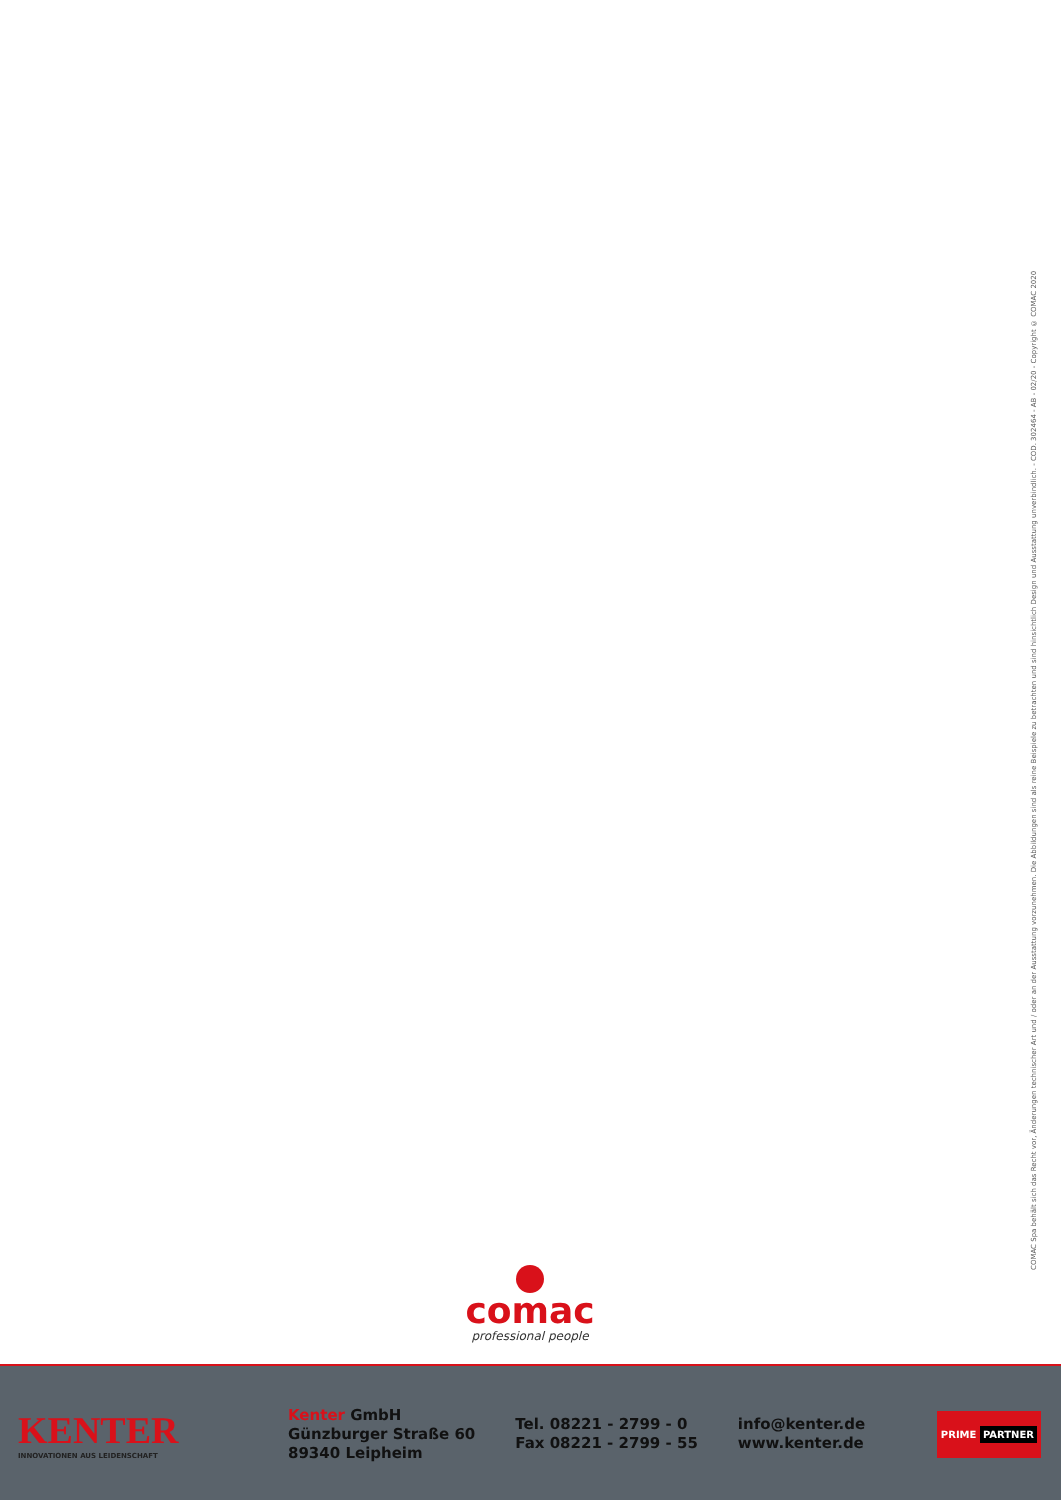COMAC Spa behält sich das Recht vor, Änderungen technischer Art und / oder an der Ausstattung vorzunehmen. Die Abbildungen sind als reine Beispiele zu betrachten und sind hinsichtlich Design und Ausstattung unverbindlich. - COD. 302464 - AB - 02/20 - Copyright © COMAC 2020
comac
professional people
KENTER
INNOVATIONEN AUS LEIDENSCHAFT
Kenter GmbH
Günzburger Straße 60
89340 Leipheim
Tel. 08221 - 2799 - 0
Fax 08221 - 2799 - 55
info@kenter.de
www.kenter.de
PRIME PARTNER